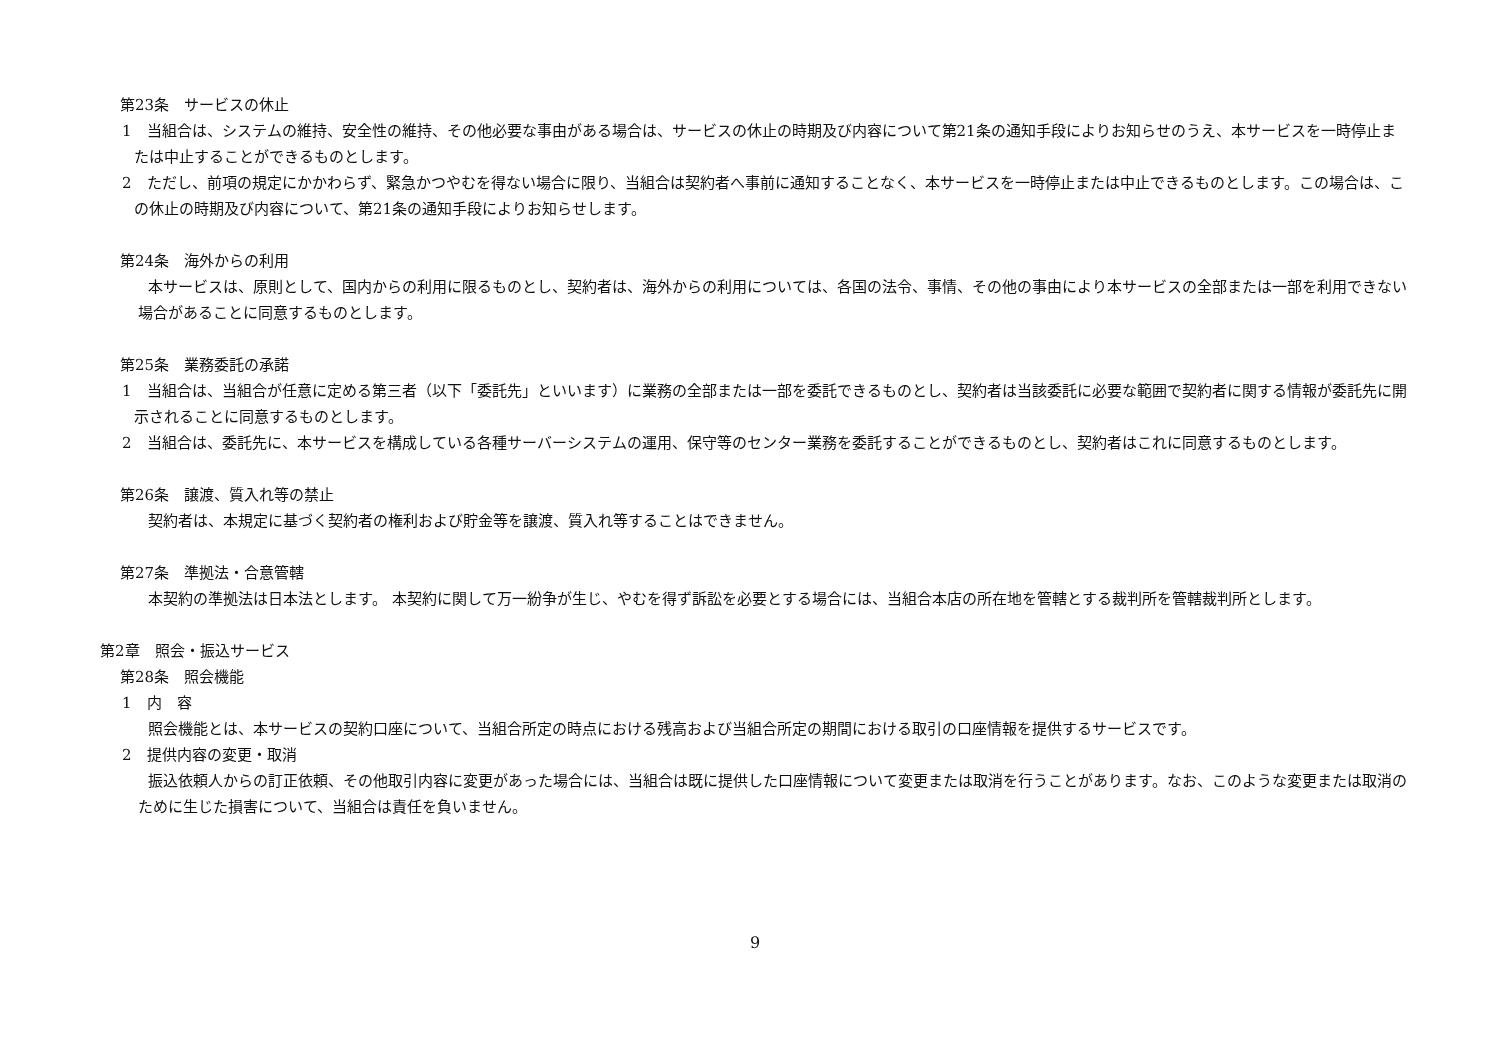第23条　サービスの休止
1　当組合は、システムの維持、安全性の維持、その他必要な事由がある場合は、サービスの休止の時期及び内容について第21条の通知手段によりお知らせのうえ、本サービスを一時停止または中止することができるものとします。
2　ただし、前項の規定にかかわらず、緊急かつやむを得ない場合に限り、当組合は契約者へ事前に通知することなく、本サービスを一時停止または中止できるものとします。この場合は、この休止の時期及び内容について、第21条の通知手段によりお知らせします。
第24条　海外からの利用
本サービスは、原則として、国内からの利用に限るものとし、契約者は、海外からの利用については、各国の法令、事情、その他の事由により本サービスの全部または一部を利用できない場合があることに同意するものとします。
第25条　業務委託の承諾
1　当組合は、当組合が任意に定める第三者（以下「委託先」といいます）に業務の全部または一部を委託できるものとし、契約者は当該委託に必要な範囲で契約者に関する情報が委託先に開示されることに同意するものとします。
2　当組合は、委託先に、本サービスを構成している各種サーバーシステムの運用、保守等のセンター業務を委託することができるものとし、契約者はこれに同意するものとします。
第26条　譲渡、質入れ等の禁止
契約者は、本規定に基づく契約者の権利および貯金等を譲渡、質入れ等することはできません。
第27条　準拠法・合意管轄
本契約の準拠法は日本法とします。 本契約に関して万一紛争が生じ、やむを得ず訴訟を必要とする場合には、当組合本店の所在地を管轄とする裁判所を管轄裁判所とします。
第2章　照会・振込サービス
第28条　照会機能
1　内　容
照会機能とは、本サービスの契約口座について、当組合所定の時点における残高および当組合所定の期間における取引の口座情報を提供するサービスです。
2　提供内容の変更・取消
振込依頼人からの訂正依頼、その他取引内容に変更があった場合には、当組合は既に提供した口座情報について変更または取消を行うことがあります。なお、このような変更または取消のために生じた損害について、当組合は責任を負いません。
9